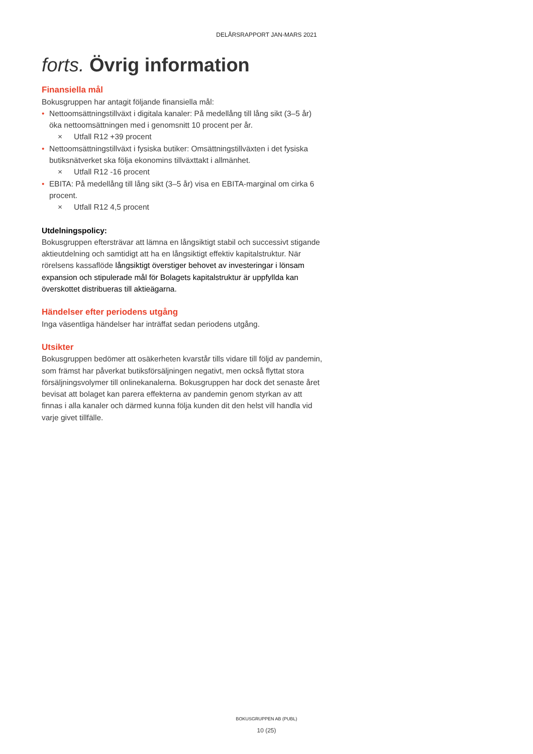DELÅRSRAPPORT JAN-MARS 2021
forts. Övrig information
Finansiella mål
Bokusgruppen har antagit följande finansiella mål:
• Nettoomsättningstillväxt i digitala kanaler: På medellång till lång sikt (3–5 år) öka nettoomsättningen med i genomsnitt 10 procent per år.
× Utfall R12 +39 procent
• Nettoomsättningstillväxt i fysiska butiker: Omsättningstillväxten i det fysiska butiksnätverket ska följa ekonomins tillväxttakt i allmänhet.
× Utfall R12 -16 procent
• EBITA: På medellång till lång sikt (3–5 år) visa en EBITA-marginal om cirka 6 procent.
× Utfall R12 4,5 procent
Utdelningspolicy:
Bokusgruppen eftersträvar att lämna en långsiktigt stabil och successivt stigande aktieutdelning och samtidigt att ha en långsiktigt effektiv kapitalstruktur. När rörelsens kassaflöde långsiktigt överstiger behovet av investeringar i lönsam expansion och stipulerade mål för Bolagets kapitalstruktur är uppfyllda kan överskottet distribueras till aktieägarna.
Händelser efter periodens utgång
Inga väsentliga händelser har inträffat sedan periodens utgång.
Utsikter
Bokusgruppen bedömer att osäkerheten kvarstår tills vidare till följd av pandemin, som främst har påverkat butiksförsäljningen negativt, men också flyttat stora försäljningsvolymer till onlinekanalerna. Bokusgruppen har dock det senaste året bevisat att bolaget kan parera effekterna av pandemin genom styrkan av att finnas i alla kanaler och därmed kunna följa kunden dit den helst vill handla vid varje givet tillfälle.
BOKUSGRUPPEN AB (PUBL)
10 (25)